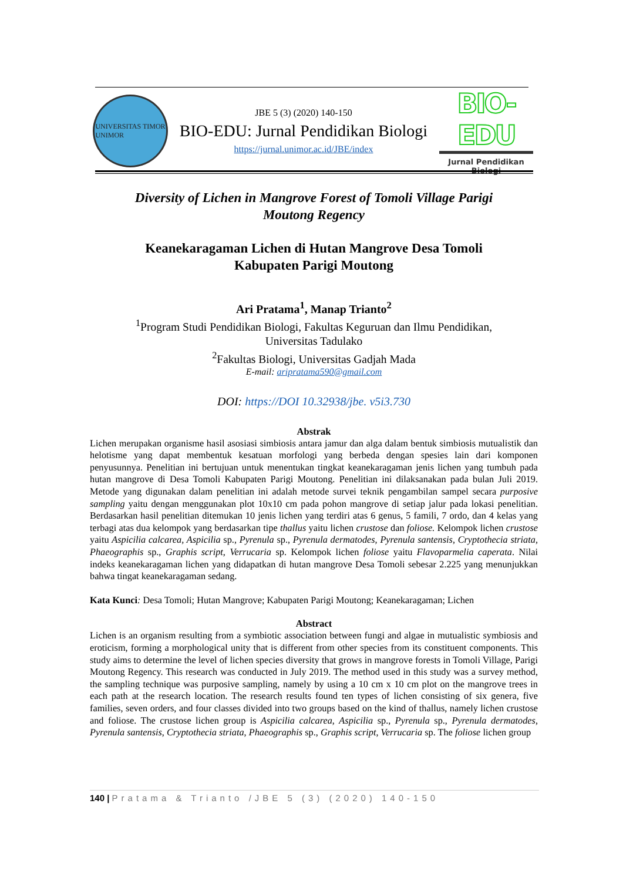UNIVERSITAS TIMOR
UNIMOR
JBE 5 (3) (2020) 140-150
BIO-EDU: Jurnal Pendidikan Biologi
https://jurnal.unimor.ac.id/JBE/index
BIO-EDU
Jurnal Pendidikan Biologi
Diversity of Lichen in Mangrove Forest of Tomoli Village Parigi
Moutong Regency
Keanekaragaman Lichen di Hutan Mangrove Desa Tomoli
Kabupaten Parigi Moutong
Ari Pratama<sup>1</sup>, Manap Trianto<sup>2</sup>
<sup>1</sup> Program Studi Pendidikan Biologi, Fakultas Keguruan dan Ilmu Pendidikan,
Universitas Tadulako
<sup>2</sup> Fakultas Biologi, Universitas Gadjah Mada
E-mail: aripratama590@gmail.com
DOI: https://DOI 10.32938/jbe. v5i3.730
Abstrak
Lichen merupakan organisme hasil asosiasi simbiosis antara jamur dan alga dalam bentuk simbiosis mutualistik dan helotisme yang dapat membentuk kesatuan morfologi yang berbeda dengan spesies lain dari komponen penyusunnya. Penelitian ini bertujuan untuk menentukan tingkat keanekaragaman jenis lichen yang tumbuh pada hutan mangrove di Desa Tomoli Kabupaten Parigi Moutong. Penelitian ini dilaksanakan pada bulan Juli 2019. Metode yang digunakan dalam penelitian ini adalah metode survei teknik pengambilan sampel secara purposive sampling yaitu dengan menggunakan plot 10x10 cm pada pohon mangrove di setiap jalur pada lokasi penelitian. Berdasarkan hasil penelitian ditemukan 10 jenis lichen yang terdiri atas 6 genus, 5 famili, 7 ordo, dan 4 kelas yang terbagi atas dua kelompok yang berdasarkan tipe thallus yaitu lichen crustose dan foliose. Kelompok lichen crustose yaitu Aspicilia calcarea, Aspicilia sp., Pyrenula sp., Pyrenula dermatodes, Pyrenula santensis, Cryptothecia striata, Phaeographis sp., Graphis script, Verrucaria sp. Kelompok lichen foliose yaitu Flavoparmelia caperata. Nilai indeks keanekaragaman lichen yang didapatkan di hutan mangrove Desa Tomoli sebesar 2.225 yang menunjukkan bahwa tingat keanekaragaman sedang.
Kata Kunci: Desa Tomoli; Hutan Mangrove; Kabupaten Parigi Moutong; Keanekaragaman; Lichen
Abstract
Lichen is an organism resulting from a symbiotic association between fungi and algae in mutualistic symbiosis and eroticism, forming a morphological unity that is different from other species from its constituent components. This study aims to determine the level of lichen species diversity that grows in mangrove forests in Tomoli Village, Parigi Moutong Regency. This research was conducted in July 2019. The method used in this study was a survey method, the sampling technique was purposive sampling, namely by using a 10 cm x 10 cm plot on the mangrove trees in each path at the research location. The research results found ten types of lichen consisting of six genera, five families, seven orders, and four classes divided into two groups based on the kind of thallus, namely lichen crustose and foliose. The crustose lichen group is Aspicilia calcarea, Aspicilia sp., Pyrenula sp., Pyrenula dermatodes, Pyrenula santensis, Cryptothecia striata, Phaeographis sp., Graphis script, Verrucaria sp. The foliose lichen group
140 | Pratama & Trianto /JBE 5 (3) (2020) 140-150